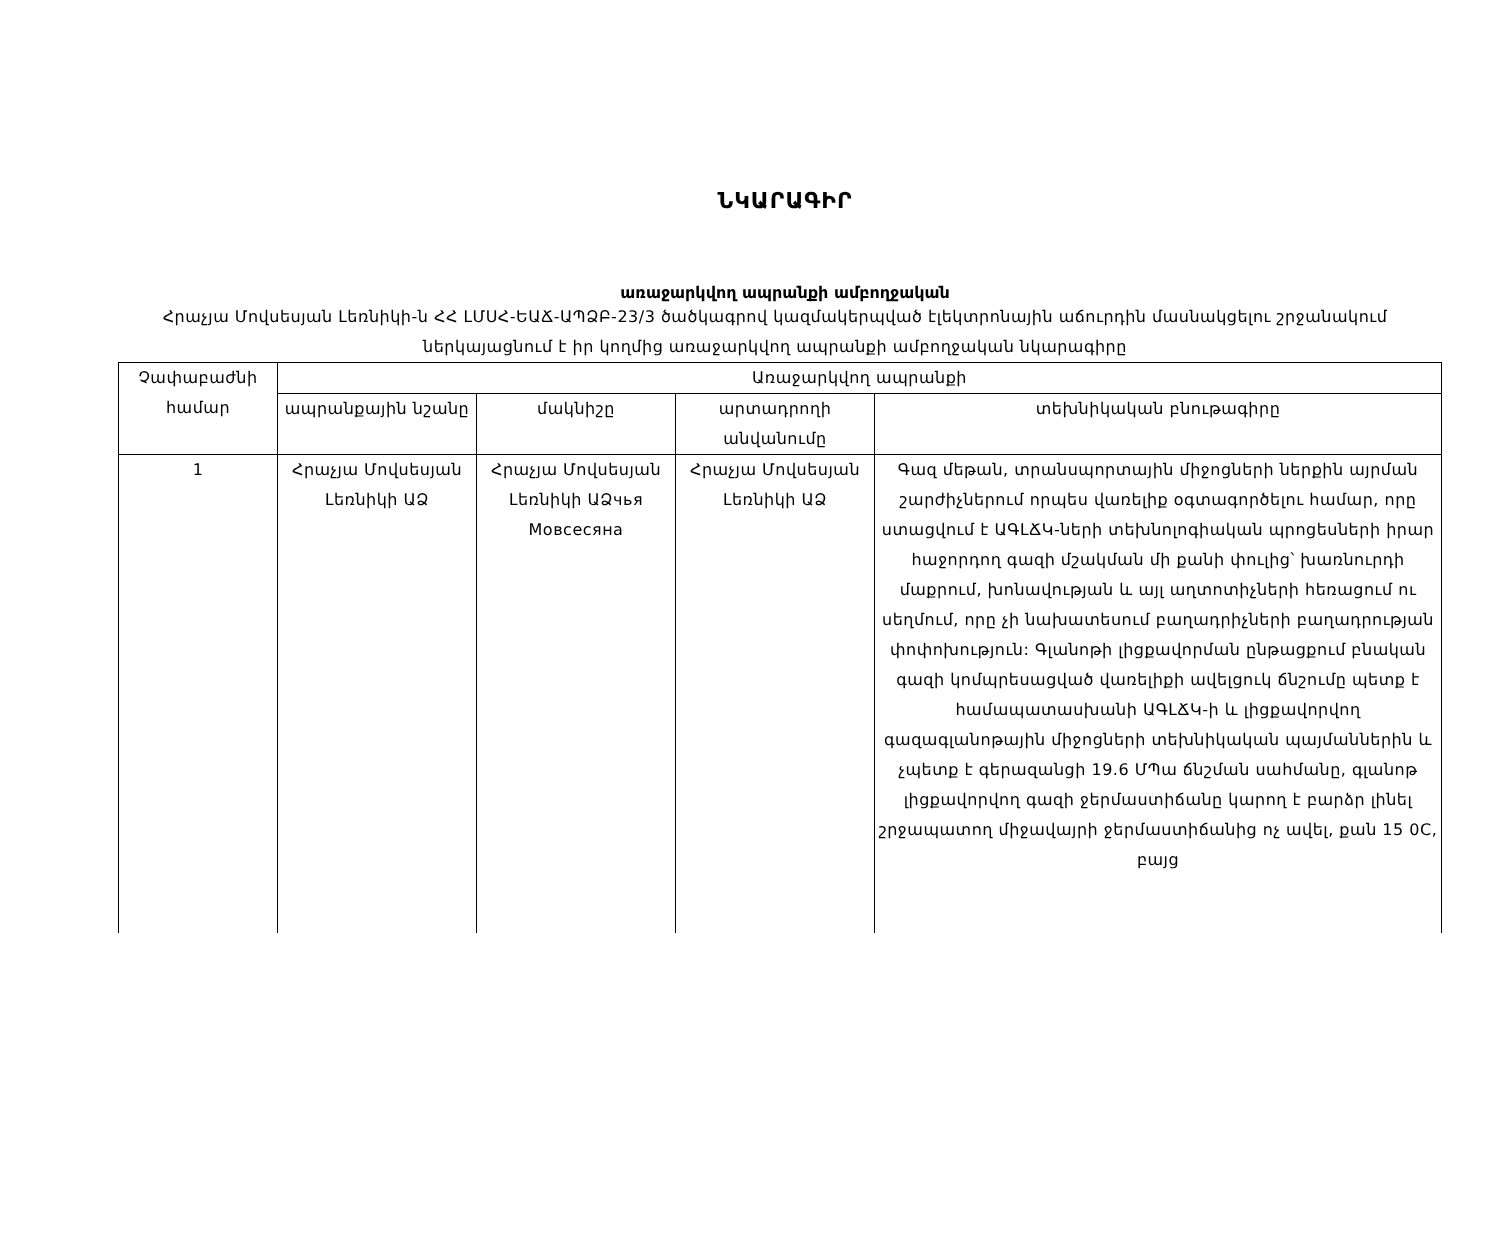ՆԿԱՐԱԳԻՐ
առաջարկվող ապրանքի ամբողջական
Հրաչյա Մովսեսյան Լեռնիկի-ն ՀՀ ԼՄՍՀ-ԵԱՃ-ԱՊՁԲ-23/3 ծածկագրով կազմակերպված էլեկտրոնային աճուրդին մասնակցելու շրջանակում ներկայացնում է իր կողմից առաջարկվող ապրանքի ամբողջական նկարագիրը
| Չափաբաժնի համար | Առաջարկվող ապրանքի | | | |
| --- | --- | --- | --- | --- |
| | ապրանքային նշանը | մակնիշը | արտադրողի անվանումը | տեխնիկական բնութագիրը |
| 1 | Հրաչյա Մովսեսյան Լեռնիկի ԱՁ | Հրաչյա Մովսեսյան Լեռնիկի ԱՁчья Мовсесяна | Հրաչյա Մովսեսյան Լեռնիկի ԱՁ | Գազ մեթան, տրանսպորտային միջոցների ներքին այրման շարժիչներում որպես վառելիք օգտագործելու համար, որը ստացվում է ԱԳԼՃԿ-ների տեխնոլոգիական պրոցեսների իրար հաջորդող գազի մշակման մի քանի փուլից՝ խառնուրդի մաքրում, խոնավության և այլ աղտոտիչների հեռացում ու սեղմում, որը չի նախատեսում բաղադրիչների բաղադրության փոփոխություն: Գլանոթի լիցքավորման ընթացքում բնական գազի կոմպրեսացված վառելիքի ավելցուկ ճնշումը պետք է համապատասխանի ԱԳԼՃԿ-ի և լիցքավորվող գազագլանոթային միջոցների տեխնիկական պայմաններին և չպետք է գերազանցի 19.6 ՄՊա ճնշման սահմանը, գլանոթ լիցքավորվող գազի ջերմաստիճանը կարող է բարձր լինել շրջապատող միջավայրի ջերմաստիճանից ոչ ավել, քան 15 0C, բայց |